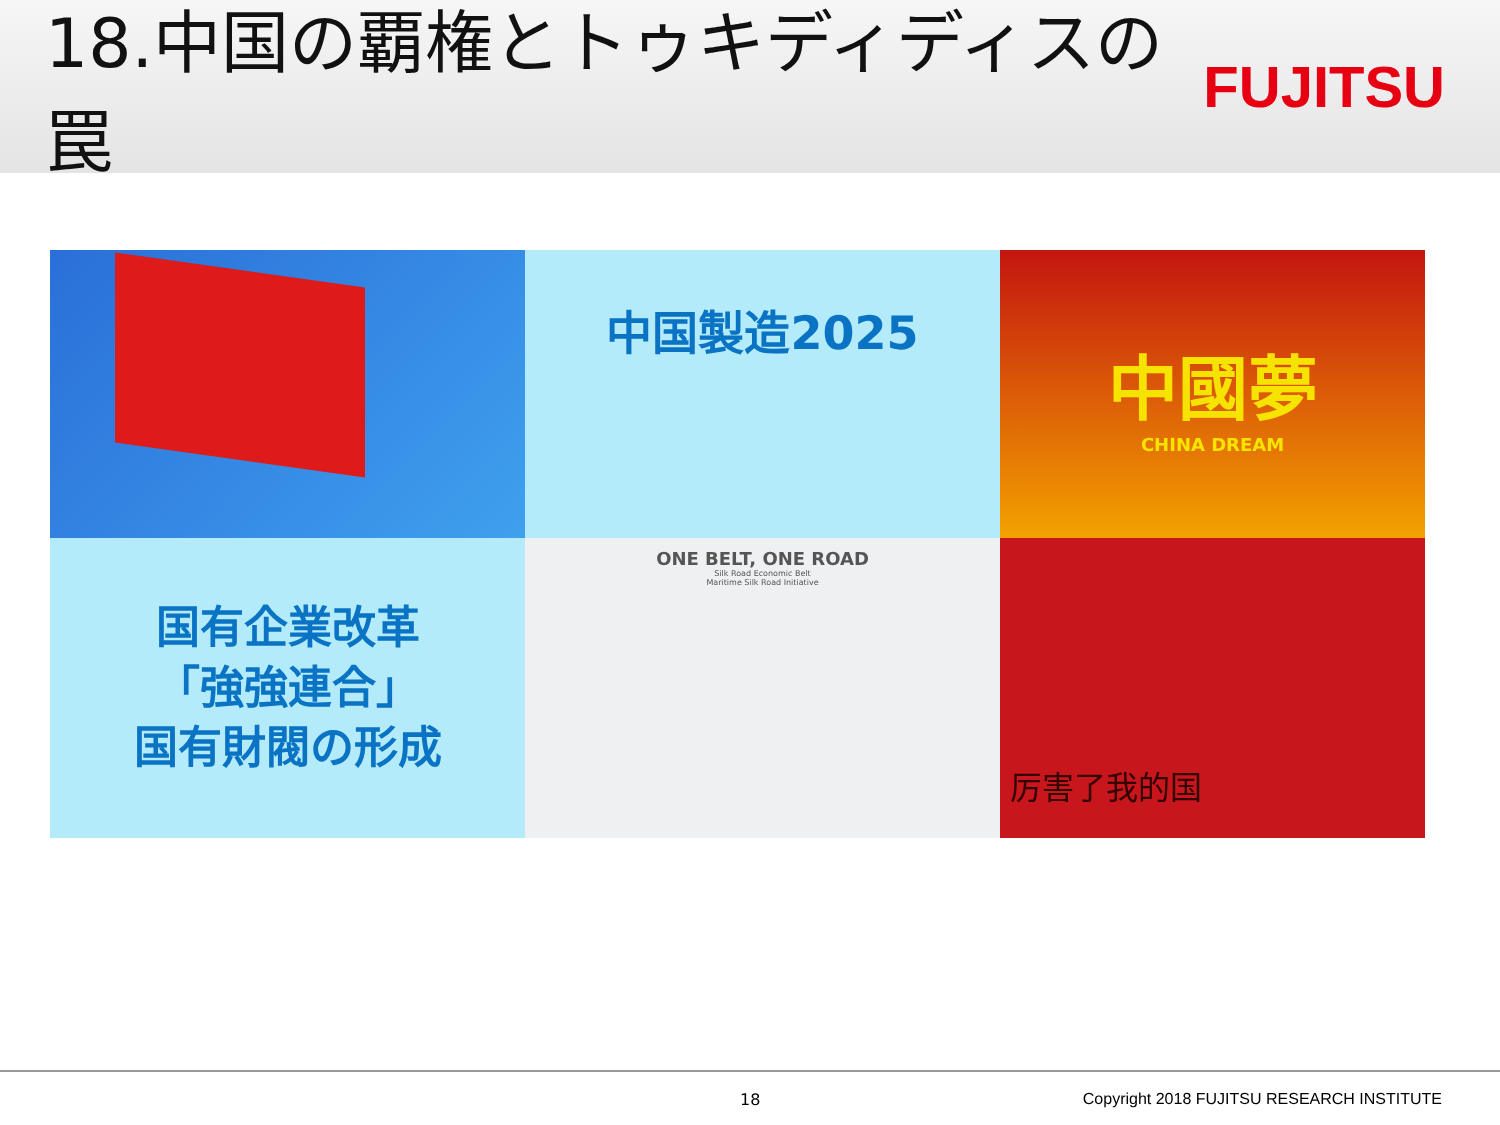18.中国の覇権とトゥキディディスの罠
FUJITSU
中国製造2025
中國夢
CHINA DREAM
国有企業改革
「強強連合」
国有財閥の形成
ONE BELT, ONE ROAD
Silk Road Economic Belt
Maritime Silk Road Initiative
厉害了我的国
18
Copyright 2018 FUJITSU RESEARCH INSTITUTE